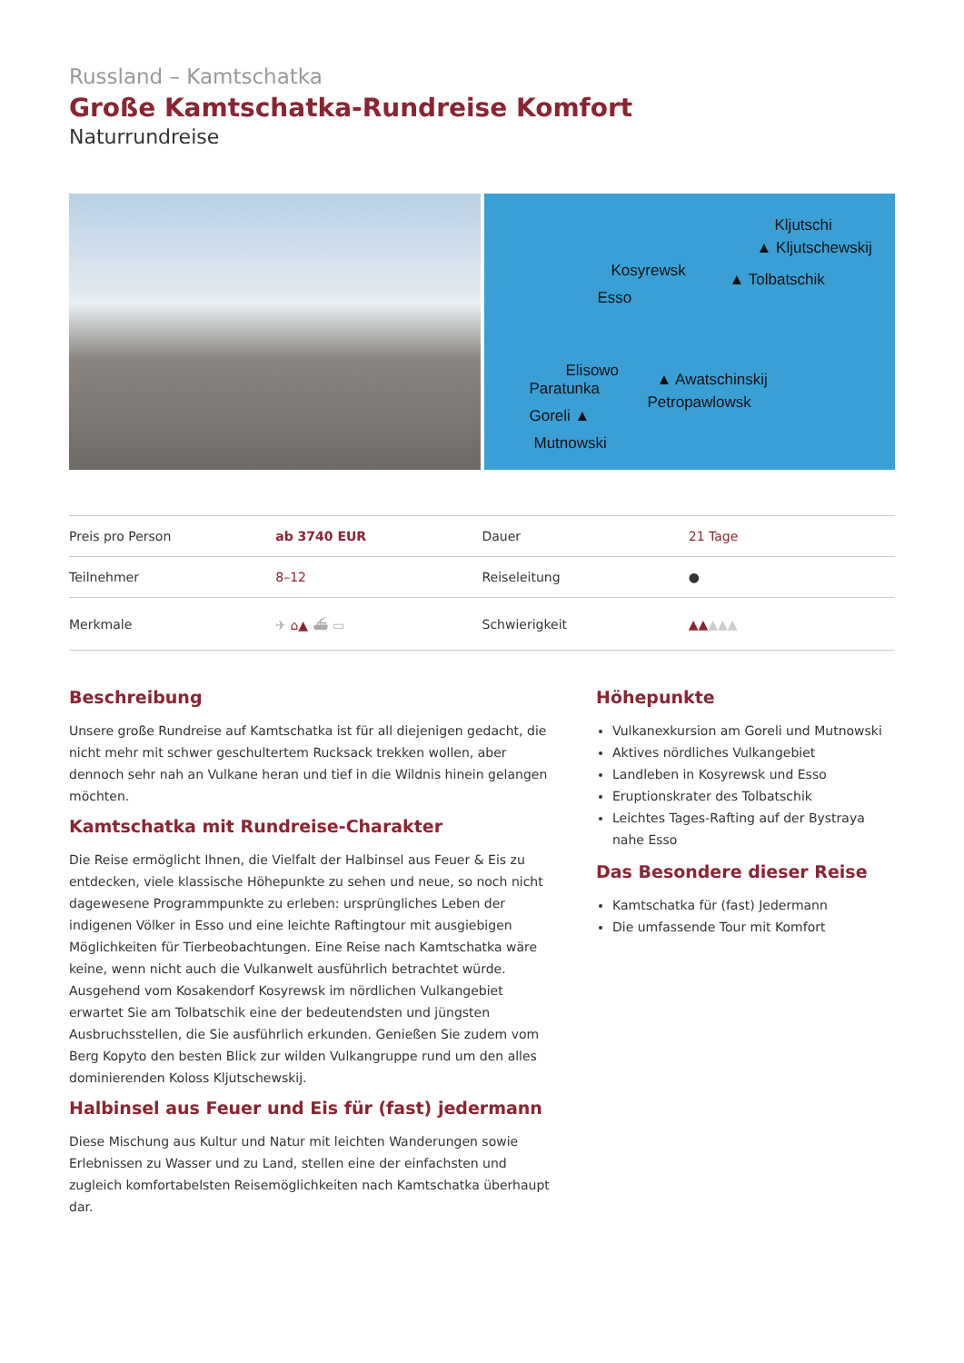Russland – Kamtschatka
Große Kamtschatka-Rundreise Komfort
Naturrundreise
Kljutschi
▲ Kljutschewskij
Kosyrewsk ▲ Tolbatschik
Esso
Elisowo
Paratunka ▲ Awatschinskij
Petropawlowsk
Goreli ▲
Mutnowski
| Preis pro Person | ab 3740 EUR | Dauer | 21 Tage |
| Teilnehmer | 8–12 | Reiseleitung | ● |
| Merkmale | ✈ ⌂▲ ⛴ ▭ | Schwierigkeit | ▲▲ ▲▲▲ |
Beschreibung
Unsere große Rundreise auf Kamtschatka ist für all diejenigen gedacht, die nicht mehr mit schwer geschultertem Rucksack trekken wollen, aber dennoch sehr nah an Vulkane heran und tief in die Wildnis hinein gelangen möchten.
Kamtschatka mit Rundreise-Charakter
Die Reise ermöglicht Ihnen, die Vielfalt der Halbinsel aus Feuer & Eis zu entdecken, viele klassische Höhepunkte zu sehen und neue, so noch nicht dagewesene Programmpunkte zu erleben: ursprüngliches Leben der indigenen Völker in Esso und eine leichte Raftingtour mit ausgiebigen Möglichkeiten für Tierbeobachtungen. Eine Reise nach Kamtschatka wäre keine, wenn nicht auch die Vulkanwelt ausführlich betrachtet würde. Ausgehend vom Kosakendorf Kosyrewsk im nördlichen Vulkangebiet erwartet Sie am Tolbatschik eine der bedeutendsten und jüngsten Ausbruchsstellen, die Sie ausführlich erkunden. Genießen Sie zudem vom Berg Kopyto den besten Blick zur wilden Vulkangruppe rund um den alles dominierenden Koloss Kljutschewskij.
Halbinsel aus Feuer und Eis für (fast) jedermann
Diese Mischung aus Kultur und Natur mit leichten Wanderungen sowie Erlebnissen zu Wasser und zu Land, stellen eine der einfachsten und zugleich komfortabelsten Reisemöglichkeiten nach Kamtschatka überhaupt dar.
Höhepunkte
Vulkanexkursion am Goreli und Mutnowski
Aktives nördliches Vulkangebiet
Landleben in Kosyrewsk und Esso
Eruptionskrater des Tolbatschik
Leichtes Tages-Rafting auf der Bystraya nahe Esso
Das Besondere dieser Reise
Kamtschatka für (fast) Jedermann
Die umfassende Tour mit Komfort